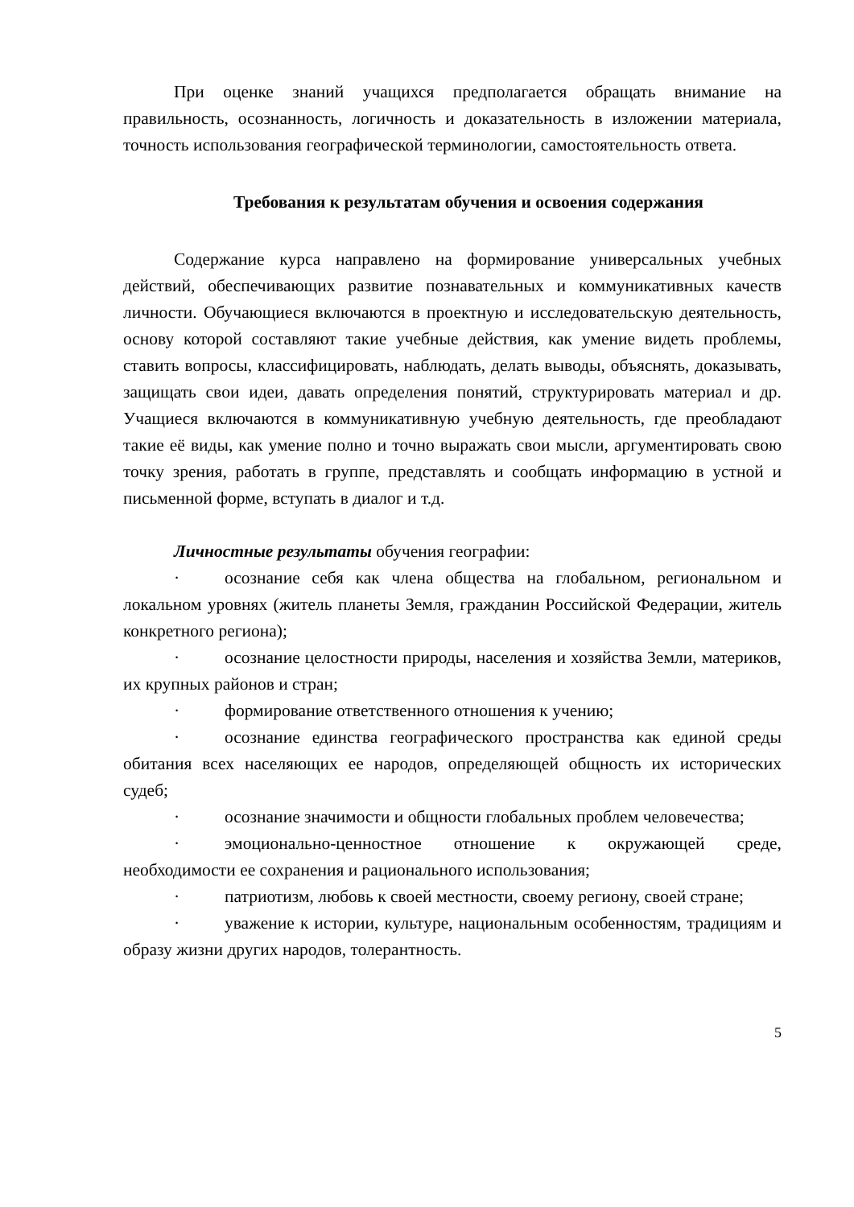При оценке знаний учащихся предполагается обращать внимание на правильность, осознанность, логичность и доказательность в изложении материала, точность использования географической терминологии, самостоятельность ответа.
Требования к результатам обучения и освоения содержания
Содержание курса направлено на формирование универсальных учебных действий, обеспечивающих развитие познавательных и коммуникативных качеств личности. Обучающиеся включаются в проектную и исследовательскую деятельность, основу которой составляют такие учебные действия, как умение видеть проблемы, ставить вопросы, классифицировать, наблюдать, делать выводы, объяснять, доказывать, защищать свои идеи, давать определения понятий, структурировать материал и др. Учащиеся включаются в коммуникативную учебную деятельность, где преобладают такие её виды, как умение полно и точно выражать свои мысли, аргументировать свою точку зрения, работать в группе, представлять и сообщать информацию в устной и письменной форме, вступать в диалог и т.д.
Личностные результаты обучения географии:
· осознание себя как члена общества на глобальном, региональном и локальном уровнях (житель планеты Земля, гражданин Российской Федерации, житель конкретного региона);
· осознание целостности природы, населения и хозяйства Земли, материков, их крупных районов и стран;
· формирование ответственного отношения к учению;
· осознание единства географического пространства как единой среды обитания всех населяющих ее народов, определяющей общность их исторических судеб;
· осознание значимости и общности глобальных проблем человечества;
· эмоционально-ценностное отношение к окружающей среде, необходимости ее сохранения и рационального использования;
· патриотизм, любовь к своей местности, своему региону, своей стране;
· уважение к истории, культуре, национальным особенностям, традициям и образу жизни других народов, толерантность.
5